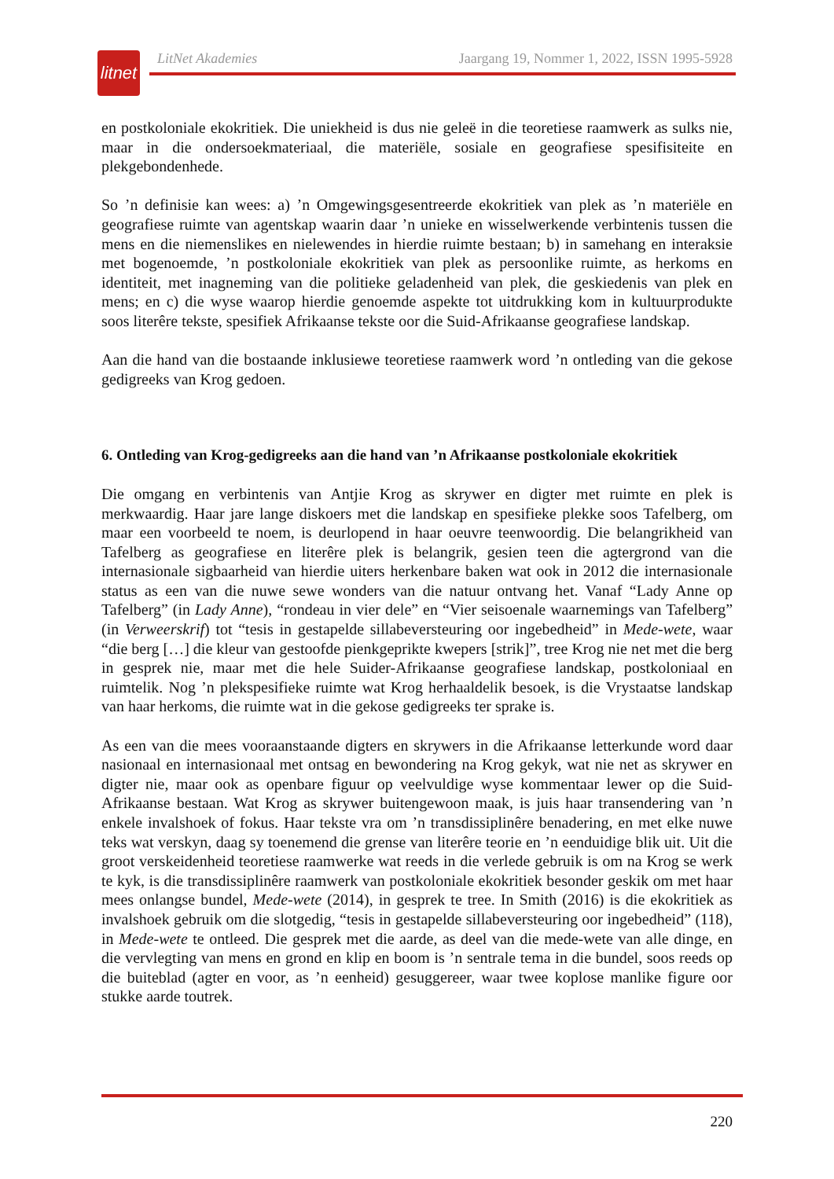litnet
LitNet Akademies Jaargang 19, Nommer 1, 2022, ISSN 1995-5928
en postkoloniale ekokritiek. Die uniekheid is dus nie geleë in die teoretiese raamwerk as sulks nie, maar in die ondersoekmateriaal, die materiële, sosiale en geografiese spesifisiteite en plekgebondenhede.
So ’n definisie kan wees: a) ’n Omgewingsgesentreerde ekokritiek van plek as ’n materiële en geografiese ruimte van agentskap waarin daar ’n unieke en wisselwerkende verbintenis tussen die mens en die niemenslikes en nielewendes in hierdie ruimte bestaan; b) in samehang en interaksie met bogenoemde, ’n postkoloniale ekokritiek van plek as persoonlike ruimte, as herkoms en identiteit, met inagneming van die politieke geladenheid van plek, die geskiedenis van plek en mens; en c) die wyse waarop hierdie genoemde aspekte tot uitdrukking kom in kultuurprodukte soos literêre tekste, spesifiek Afrikaanse tekste oor die Suid-Afrikaanse geografiese landskap.
Aan die hand van die bostaande inklusiewe teoretiese raamwerk word ’n ontleding van die gekose gedigreeks van Krog gedoen.
6. Ontleding van Krog-gedigreeks aan die hand van ’n Afrikaanse postkoloniale ekokritiek
Die omgang en verbintenis van Antjie Krog as skrywer en digter met ruimte en plek is merkwaardig. Haar jare lange diskoers met die landskap en spesifieke plekke soos Tafelberg, om maar een voorbeeld te noem, is deurlopend in haar oeuvre teenwoordig. Die belangrikheid van Tafelberg as geografiese en literêre plek is belangrik, gesien teen die agtergrond van die internasionale sigbaarheid van hierdie uiters herkenbare baken wat ook in 2012 die internasionale status as een van die nuwe sewe wonders van die natuur ontvang het. Vanaf “Lady Anne op Tafelberg” (in Lady Anne), “rondeau in vier dele” en “Vier seisoenale waarnemings van Tafelberg” (in Verweerskrif) tot “tesis in gestapelde sillabeversteuring oor ingebedheid” in Mede-wete, waar “die berg […] die kleur van gestoofde pienkgeprikte kwepers [strik]”, tree Krog nie net met die berg in gesprek nie, maar met die hele Suider-Afrikaanse geografiese landskap, postkoloniaal en ruimtelik. Nog ’n plekspesifieke ruimte wat Krog herhaaldelik besoek, is die Vrystaatse landskap van haar herkoms, die ruimte wat in die gekose gedigreeks ter sprake is.
As een van die mees vooraanstaande digters en skrywers in die Afrikaanse letterkunde word daar nasionaal en internasionaal met ontsag en bewondering na Krog gekyk, wat nie net as skrywer en digter nie, maar ook as openbare figuur op veelvuldige wyse kommentaar lewer op die Suid-Afrikaanse bestaan. Wat Krog as skrywer buitengewoon maak, is juis haar transendering van ’n enkele invalshoek of fokus. Haar tekste vra om ’n transdissiplinêre benadering, en met elke nuwe teks wat verskyn, daag sy toenemend die grense van literêre teorie en ’n eenduidige blik uit. Uit die groot verskeidenheid teoretiese raamwerke wat reeds in die verlede gebruik is om na Krog se werk te kyk, is die transdissiplinêre raamwerk van postkoloniale ekokritiek besonder geskik om met haar mees onlangse bundel, Mede-wete (2014), in gesprek te tree. In Smith (2016) is die ekokritiek as invalshoek gebruik om die slotgedig, “tesis in gestapelde sillabeversteuring oor ingebedheid” (118), in Mede-wete te ontleed. Die gesprek met die aarde, as deel van die mede-wete van alle dinge, en die vervlegting van mens en grond en klip en boom is ’n sentrale tema in die bundel, soos reeds op die buiteblad (agter en voor, as ’n eenheid) gesuggereer, waar twee koplose manlike figure oor stukke aarde toutrek.
220